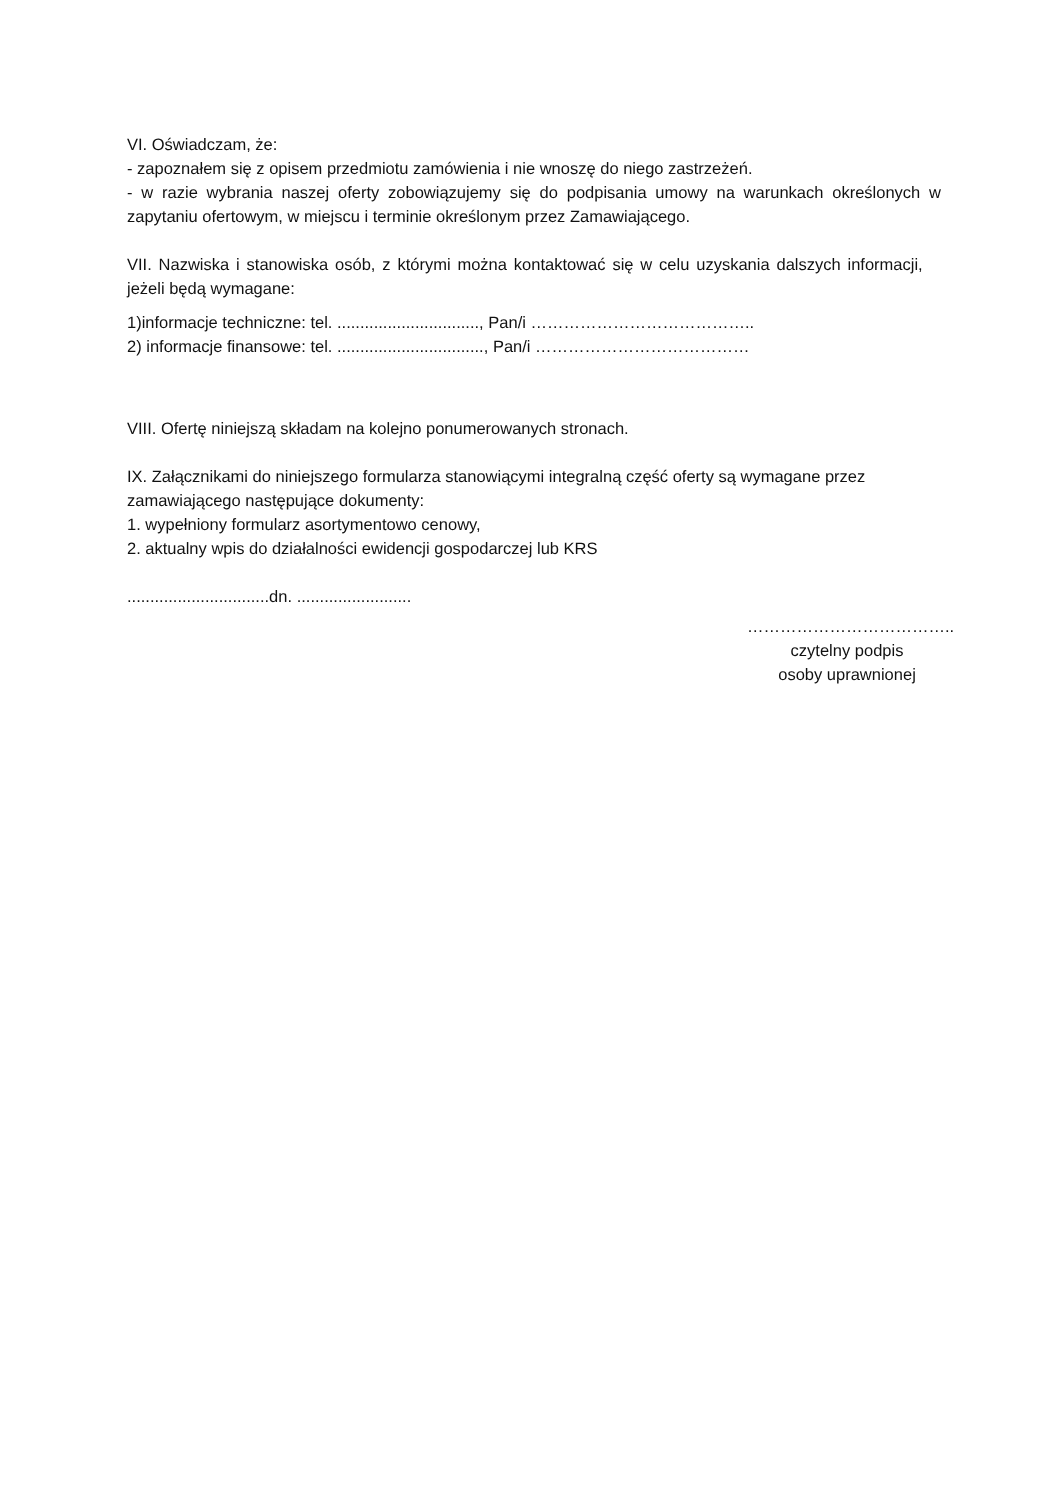VI. Oświadczam, że:
- zapoznałem się z opisem przedmiotu zamówienia i nie wnoszę do niego zastrzeżeń.
- w razie wybrania naszej oferty zobowiązujemy się do podpisania umowy na warunkach określonych w zapytaniu ofertowym, w miejscu i terminie określonym przez Zamawiającego.
VII. Nazwiska i stanowiska osób, z którymi można kontaktować się w celu uzyskania dalszych informacji, jeżeli będą wymagane:
1)informacje techniczne: tel. ..............................., Pan/i …………………………………..
2) informacje finansowe: tel. ................................, Pan/i …………………………………
VIII. Ofertę niniejszą składam na kolejno ponumerowanych stronach.
IX. Załącznikami do niniejszego formularza stanowiącymi integralną część oferty są wymagane przez zamawiającego następujące dokumenty:
1. wypełniony formularz asortymentowo cenowy,
2. aktualny wpis do działalności ewidencji gospodarczej lub KRS
...............................dn. .........................
………………………………..
czytelny podpis
osoby uprawnionej